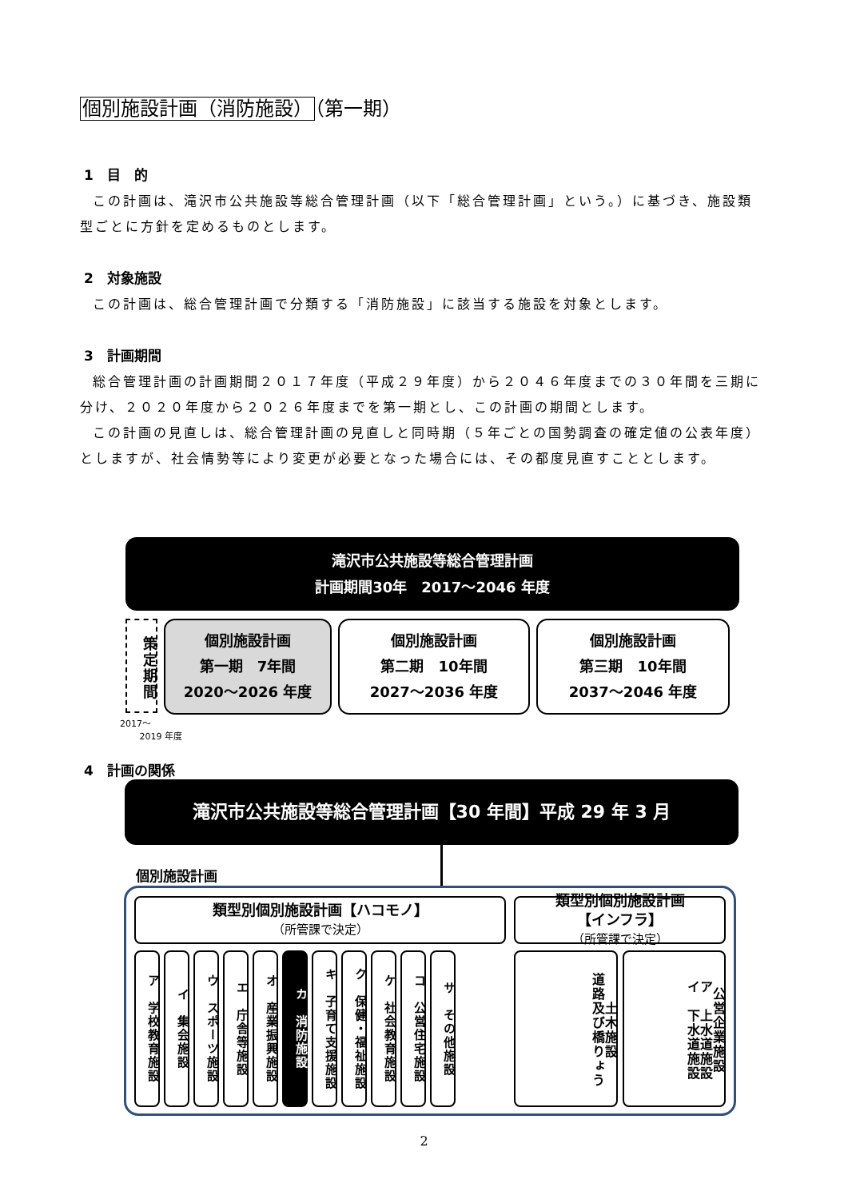個別施設計画（消防施設）（第一期）
1　目　的
この計画は、滝沢市公共施設等総合管理計画（以下「総合管理計画」という。）に基づき、施設類型ごとに方針を定めるものとします。
2　対象施設
この計画は、総合管理計画で分類する「消防施設」に該当する施設を対象とします。
3　計画期間
総合管理計画の計画期間２０１７年度（平成２９年度）から２０４６年度までの３０年間を三期に分け、２０２０年度から２０２６年度までを第一期とし、この計画の期間とします。
この計画の見直しは、総合管理計画の見直しと同時期（５年ごとの国勢調査の確定値の公表年度）としますが、社会情勢等により変更が必要となった場合には、その都度見直すこととします。
滝沢市公共施設等総合管理計画
計画期間30年　2017～2046 年度
策定期間
個別施設計画
第一期　7年間
2020～2026 年度
個別施設計画
第二期　10年間
2027～2036 年度
個別施設計画
第三期　10年間
2037～2046 年度
2017～
2019 年度
4　計画の関係
滝沢市公共施設等総合管理計画【30 年間】平成 29 年 3 月
個別施設計画
類型別個別施設計画【ハコモノ】
（所管課で決定）
ア　学校教育施設
イ　集会施設
ウ　スポーツ施設
エ　庁舎等施設
オ　産業振興施設
カ　消防施設
キ　子育て支援施設
ク　保健・福祉施設
ケ　社会教育施設
コ　公営住宅施設
サ　その他施設
類型別個別施設計画
【インフラ】
（所管課で決定）
土木施設
道路及び橋りょう
公営企業施設
ア　上水道施設
イ　下水道施設
2